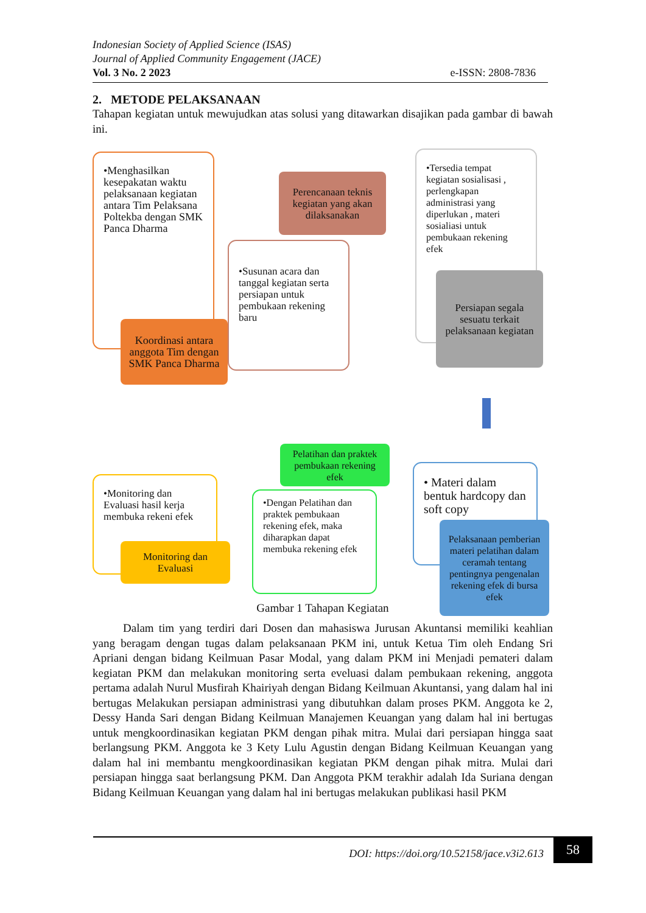Indonesian Society of Applied Science (ISAS)
Journal of Applied Community Engagement (JACE)
Vol. 3 No. 2 2023 e-ISSN: 2808-7836
2. METODE PELAKSANAAN
Tahapan kegiatan untuk mewujudkan atas solusi yang ditawarkan disajikan pada gambar di bawah ini.
•Menghasilkan kesepakatan waktu pelaksanaan kegiatan antara Tim Pelaksana Poltekba dengan SMK Panca Dharma
Koordinasi antara anggota Tim dengan SMK Panca Dharma
Perencanaan teknis kegiatan yang akan dilaksanakan
•Susunan acara dan tanggal kegiatan serta persiapan untuk pembukaan rekening baru
•Tersedia tempat kegiatan sosialisasi , perlengkapan administrasi yang diperlukan , materi sosialiasi untuk pembukaan rekening efek
Persiapan segala sesuatu terkait pelaksanaan kegiatan
•Monitoring dan Evaluasi hasil kerja membuka rekeni efek
Monitoring dan Evaluasi
Pelatihan dan praktek pembukaan rekening efek
•Dengan Pelatihan dan praktek pembukaan rekening efek, maka diharapkan dapat membuka rekening efek
• Materi dalam bentuk hardcopy dan soft copy
Pelaksanaan pemberian materi pelatihan dalam ceramah tentang pentingnya pengenalan rekening efek di bursa efek
Gambar 1 Tahapan Kegiatan
Dalam tim yang terdiri dari Dosen dan mahasiswa Jurusan Akuntansi memiliki keahlian yang beragam dengan tugas dalam pelaksanaan PKM ini, untuk Ketua Tim oleh Endang Sri Apriani dengan bidang Keilmuan Pasar Modal, yang dalam PKM ini Menjadi pemateri dalam kegiatan PKM dan melakukan monitoring serta eveluasi dalam pembukaan rekening, anggota pertama adalah Nurul Musfirah Khairiyah dengan Bidang Keilmuan Akuntansi, yang dalam hal ini bertugas Melakukan persiapan administrasi yang dibutuhkan dalam proses PKM. Anggota ke 2, Dessy Handa Sari dengan Bidang Keilmuan Manajemen Keuangan yang dalam hal ini bertugas untuk mengkoordinasikan kegiatan PKM dengan pihak mitra. Mulai dari persiapan hingga saat berlangsung PKM. Anggota ke 3 Kety Lulu Agustin dengan Bidang Keilmuan Keuangan yang dalam hal ini membantu mengkoordinasikan kegiatan PKM dengan pihak mitra. Mulai dari persiapan hingga saat berlangsung PKM. Dan Anggota PKM terakhir adalah Ida Suriana dengan Bidang Keilmuan Keuangan yang dalam hal ini bertugas melakukan publikasi hasil PKM
DOI: https://doi.org/10.52158/jace.v3i2.613
58